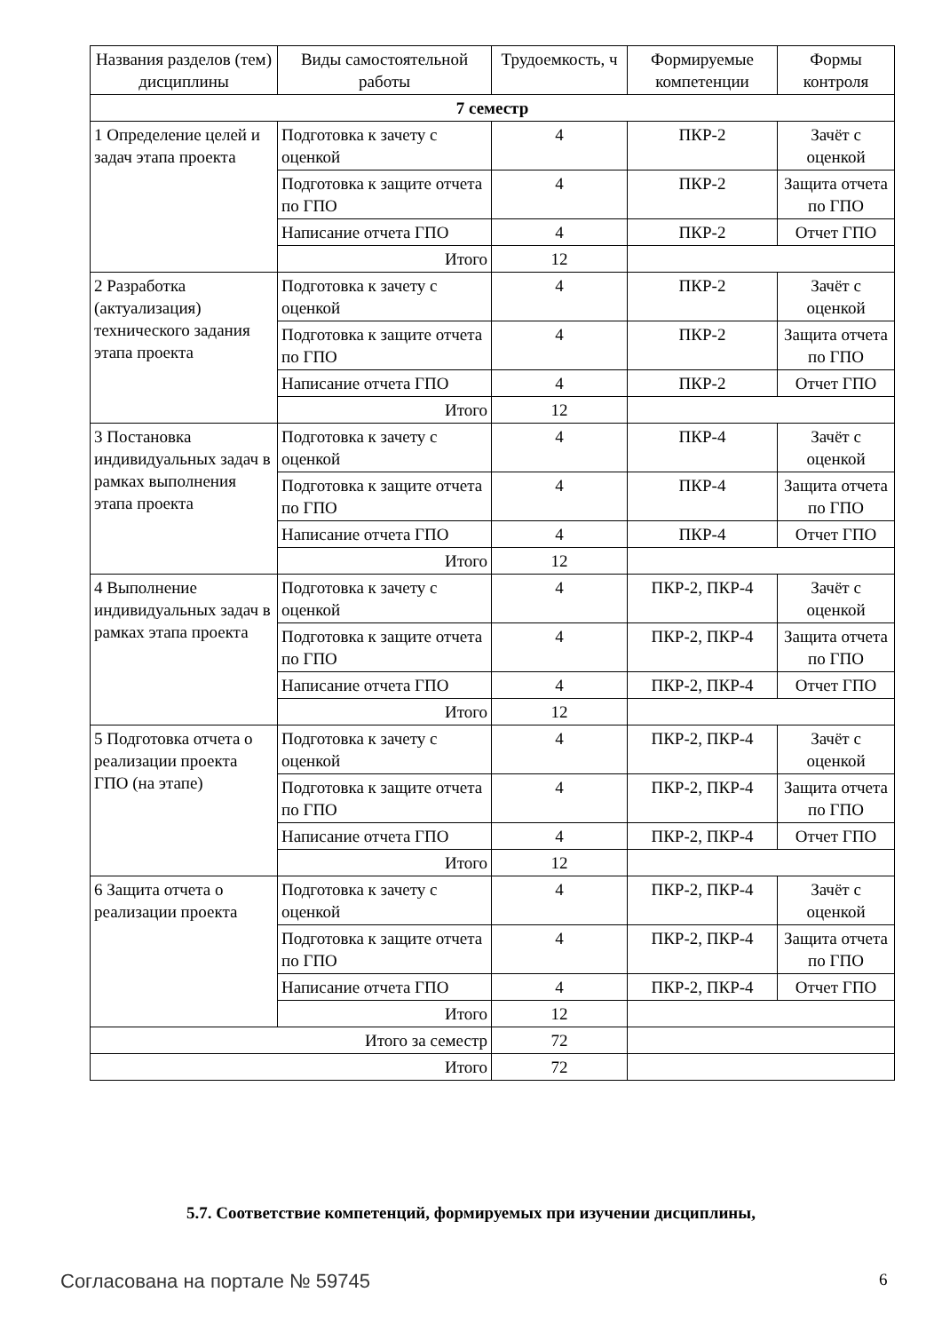| Названия разделов (тем) дисциплины | Виды самостоятельной работы | Трудоемкость, ч | Формируемые компетенции | Формы контроля |
| --- | --- | --- | --- | --- |
| 7 семестр | | | | |
| 1 Определение целей и задач этапа проекта | Подготовка к зачету с оценкой | 4 | ПКР-2 | Зачёт с оценкой |
| | Подготовка к защите отчета по ГПО | 4 | ПКР-2 | Защита отчета по ГПО |
| | Написание отчета ГПО | 4 | ПКР-2 | Отчет ГПО |
| | Итого | 12 | | |
| 2 Разработка (актуализация) технического задания этапа проекта | Подготовка к зачету с оценкой | 4 | ПКР-2 | Зачёт с оценкой |
| | Подготовка к защите отчета по ГПО | 4 | ПКР-2 | Защита отчета по ГПО |
| | Написание отчета ГПО | 4 | ПКР-2 | Отчет ГПО |
| | Итого | 12 | | |
| 3 Постановка индивидуальных задач в рамках выполнения этапа проекта | Подготовка к зачету с оценкой | 4 | ПКР-4 | Зачёт с оценкой |
| | Подготовка к защите отчета по ГПО | 4 | ПКР-4 | Защита отчета по ГПО |
| | Написание отчета ГПО | 4 | ПКР-4 | Отчет ГПО |
| | Итого | 12 | | |
| 4 Выполнение индивидуальных задач в рамках этапа проекта | Подготовка к зачету с оценкой | 4 | ПКР-2, ПКР-4 | Зачёт с оценкой |
| | Подготовка к защите отчета по ГПО | 4 | ПКР-2, ПКР-4 | Защита отчета по ГПО |
| | Написание отчета ГПО | 4 | ПКР-2, ПКР-4 | Отчет ГПО |
| | Итого | 12 | | |
| 5 Подготовка отчета о реализации проекта ГПО (на этапе) | Подготовка к зачету с оценкой | 4 | ПКР-2, ПКР-4 | Зачёт с оценкой |
| | Подготовка к защите отчета по ГПО | 4 | ПКР-2, ПКР-4 | Защита отчета по ГПО |
| | Написание отчета ГПО | 4 | ПКР-2, ПКР-4 | Отчет ГПО |
| | Итого | 12 | | |
| 6 Защита отчета о реализации проекта | Подготовка к зачету с оценкой | 4 | ПКР-2, ПКР-4 | Зачёт с оценкой |
| | Подготовка к защите отчета по ГПО | 4 | ПКР-2, ПКР-4 | Защита отчета по ГПО |
| | Написание отчета ГПО | 4 | ПКР-2, ПКР-4 | Отчет ГПО |
| | Итого | 12 | | |
| Итого за семестр | | 72 | | |
| Итого | | 72 | | |
5.7. Соответствие компетенций, формируемых при изучении дисциплины,
Согласована на портале № 59745 6